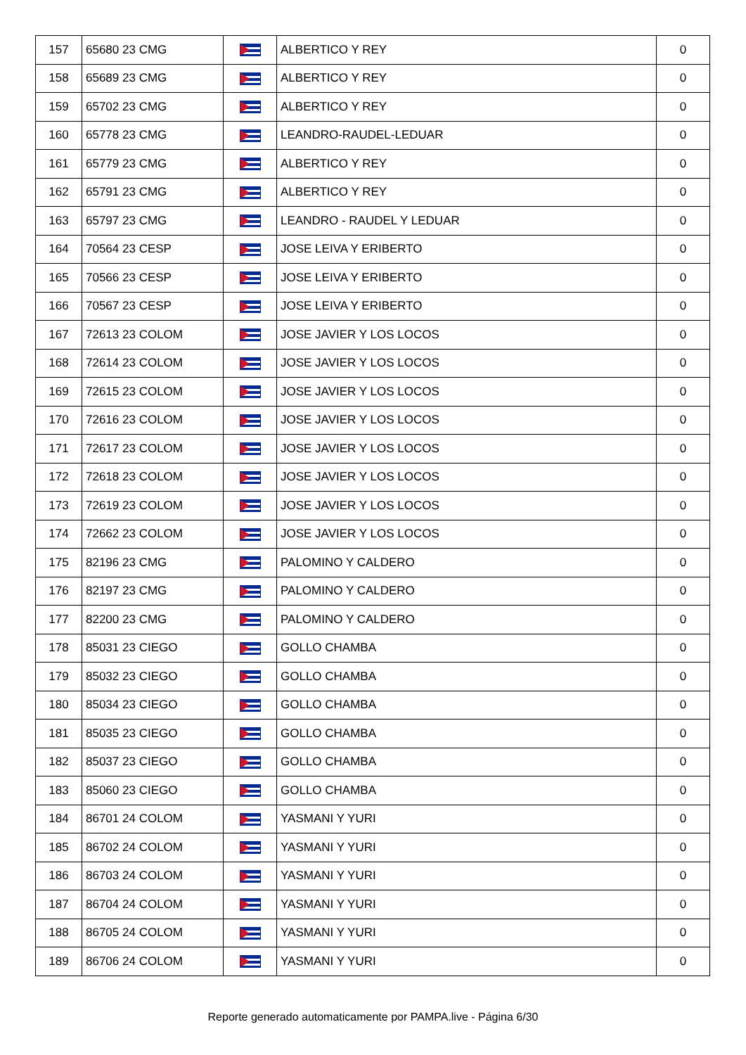| 157 | 65680 23 CMG | | ALBERTICO Y REY | 0 |
| 158 | 65689 23 CMG | | ALBERTICO Y REY | 0 |
| 159 | 65702 23 CMG | | ALBERTICO Y REY | 0 |
| 160 | 65778 23 CMG | | LEANDRO-RAUDEL-LEDUAR | 0 |
| 161 | 65779 23 CMG | | ALBERTICO Y REY | 0 |
| 162 | 65791 23 CMG | | ALBERTICO Y REY | 0 |
| 163 | 65797 23 CMG | | LEANDRO - RAUDEL Y LEDUAR | 0 |
| 164 | 70564 23 CESP | | JOSE LEIVA Y ERIBERTO | 0 |
| 165 | 70566 23 CESP | | JOSE LEIVA Y ERIBERTO | 0 |
| 166 | 70567 23 CESP | | JOSE LEIVA Y ERIBERTO | 0 |
| 167 | 72613 23 COLOM | | JOSE JAVIER Y LOS LOCOS | 0 |
| 168 | 72614 23 COLOM | | JOSE JAVIER Y LOS LOCOS | 0 |
| 169 | 72615 23 COLOM | | JOSE JAVIER Y LOS LOCOS | 0 |
| 170 | 72616 23 COLOM | | JOSE JAVIER Y LOS LOCOS | 0 |
| 171 | 72617 23 COLOM | | JOSE JAVIER Y LOS LOCOS | 0 |
| 172 | 72618 23 COLOM | | JOSE JAVIER Y LOS LOCOS | 0 |
| 173 | 72619 23 COLOM | | JOSE JAVIER Y LOS LOCOS | 0 |
| 174 | 72662 23 COLOM | | JOSE JAVIER Y LOS LOCOS | 0 |
| 175 | 82196 23 CMG | | PALOMINO Y CALDERO | 0 |
| 176 | 82197 23 CMG | | PALOMINO Y CALDERO | 0 |
| 177 | 82200 23 CMG | | PALOMINO Y CALDERO | 0 |
| 178 | 85031 23 CIEGO | | GOLLO CHAMBA | 0 |
| 179 | 85032 23 CIEGO | | GOLLO CHAMBA | 0 |
| 180 | 85034 23 CIEGO | | GOLLO CHAMBA | 0 |
| 181 | 85035 23 CIEGO | | GOLLO CHAMBA | 0 |
| 182 | 85037 23 CIEGO | | GOLLO CHAMBA | 0 |
| 183 | 85060 23 CIEGO | | GOLLO CHAMBA | 0 |
| 184 | 86701 24 COLOM | | YASMANI Y YURI | 0 |
| 185 | 86702 24 COLOM | | YASMANI Y YURI | 0 |
| 186 | 86703 24 COLOM | | YASMANI Y YURI | 0 |
| 187 | 86704 24 COLOM | | YASMANI Y YURI | 0 |
| 188 | 86705 24 COLOM | | YASMANI Y YURI | 0 |
| 189 | 86706 24 COLOM | | YASMANI Y YURI | 0 |
Reporte generado automaticamente por PAMPA.live - Página 6/30